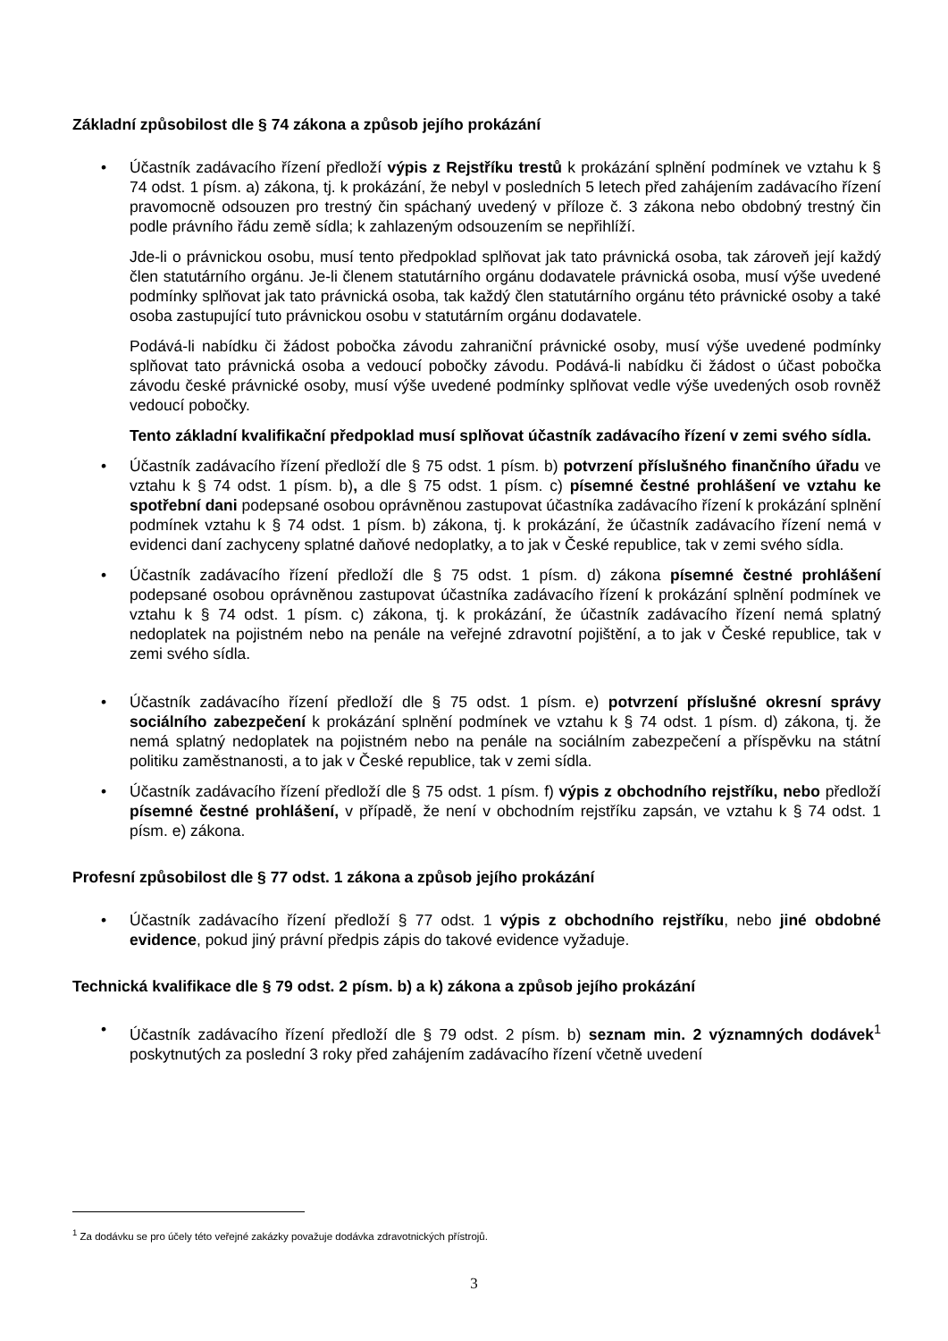Základní způsobilost dle § 74 zákona a způsob jejího prokázání
•
Účastník zadávacího řízení předloží výpis z Rejstříku trestů k prokázání splnění podmínek ve vztahu k § 74 odst. 1 písm. a) zákona, tj. k prokázání, že nebyl v posledních 5 letech před zahájením zadávacího řízení pravomocně odsouzen pro trestný čin spáchaný uvedený v příloze č. 3 zákona nebo obdobný trestný čin podle právního řádu země sídla; k zahlazeným odsouzením se nepřihlíží.
Jde-li o právnickou osobu, musí tento předpoklad splňovat jak tato právnická osoba, tak zároveň její každý člen statutárního orgánu. Je-li členem statutárního orgánu dodavatele právnická osoba, musí výše uvedené podmínky splňovat jak tato právnická osoba, tak každý člen statutárního orgánu této právnické osoby a také osoba zastupující tuto právnickou osobu v statutárním orgánu dodavatele.
Podává-li nabídku či žádost pobočka závodu zahraniční právnické osoby, musí výše uvedené podmínky splňovat tato právnická osoba a vedoucí pobočky závodu. Podává-li nabídku či žádost o účast pobočka závodu české právnické osoby, musí výše uvedené podmínky splňovat vedle výše uvedených osob rovněž vedoucí pobočky.
Tento základní kvalifikační předpoklad musí splňovat účastník zadávacího řízení v zemi svého sídla.
• Účastník zadávacího řízení předloží dle § 75 odst. 1 písm. b) potvrzení příslušného finančního úřadu ve vztahu k § 74 odst. 1 písm. b), a dle § 75 odst. 1 písm. c) písemné čestné prohlášení ve vztahu ke spotřební dani podepsané osobou oprávněnou zastupovat účastníka zadávacího řízení k prokázání splnění podmínek vztahu k § 74 odst. 1 písm. b) zákona, tj. k prokázání, že účastník zadávacího řízení nemá v evidenci daní zachyceny splatné daňové nedoplatky, a to jak v České republice, tak v zemi svého sídla.
• Účastník zadávacího řízení předloží dle § 75 odst. 1 písm. d) zákona písemné čestné prohlášení podepsané osobou oprávněnou zastupovat účastníka zadávacího řízení k prokázání splnění podmínek ve vztahu k § 74 odst. 1 písm. c) zákona, tj. k prokázání, že účastník zadávacího řízení nemá splatný nedoplatek na pojistném nebo na penále na veřejné zdravotní pojištění, a to jak v České republice, tak v zemi svého sídla.
• Účastník zadávacího řízení předloží dle § 75 odst. 1 písm. e) potvrzení příslušné okresní správy sociálního zabezpečení k prokázání splnění podmínek ve vztahu k § 74 odst. 1 písm. d) zákona, tj. že nemá splatný nedoplatek na pojistném nebo na penále na sociálním zabezpečení a příspěvku na státní politiku zaměstnanosti, a to jak v České republice, tak v zemi sídla.
• Účastník zadávacího řízení předloží dle § 75 odst. 1 písm. f) výpis z obchodního rejstříku, nebo předloží písemné čestné prohlášení, v případě, že není v obchodním rejstříku zapsán, ve vztahu k § 74 odst. 1 písm. e) zákona.
Profesní způsobilost dle § 77 odst. 1 zákona a způsob jejího prokázání
• Účastník zadávacího řízení předloží § 77 odst. 1 výpis z obchodního rejstříku, nebo jiné obdobné evidence, pokud jiný právní předpis zápis do takové evidence vyžaduje.
Technická kvalifikace dle § 79 odst. 2 písm. b) a k) zákona a způsob jejího prokázání
• Účastník zadávacího řízení předloží dle § 79 odst. 2 písm. b) seznam min. 2 významných dodávek<sup>1</sup> poskytnutých za poslední 3 roky před zahájením zadávacího řízení včetně uvedení
<sup>1</sup> Za dodávku se pro účely této veřejné zakázky považuje dodávka zdravotnických přístrojů.
3